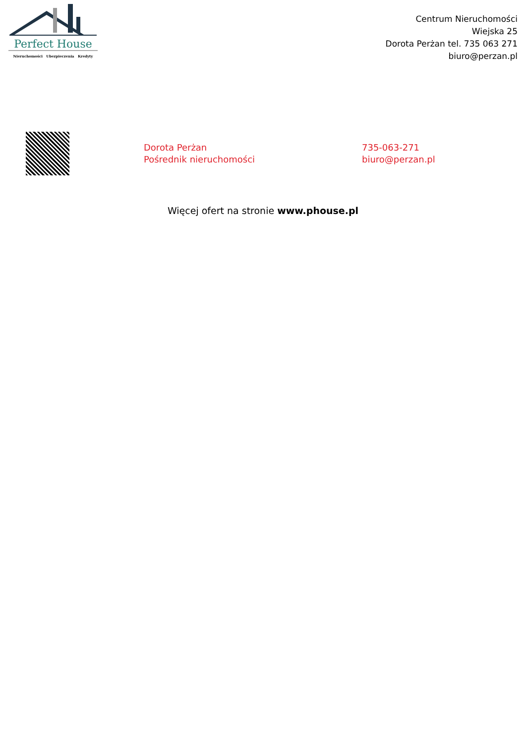Perfect House
Nieruchomości Ubezpieczenia Kredyty
Centrum Nieruchomości
Wiejska 25
Dorota Perżan tel. 735 063 271
biuro@perzan.pl
Dorota Perżan
Pośrednik nieruchomości
735-063-271
biuro@perzan.pl
Więcej ofert na stronie www.phouse.pl